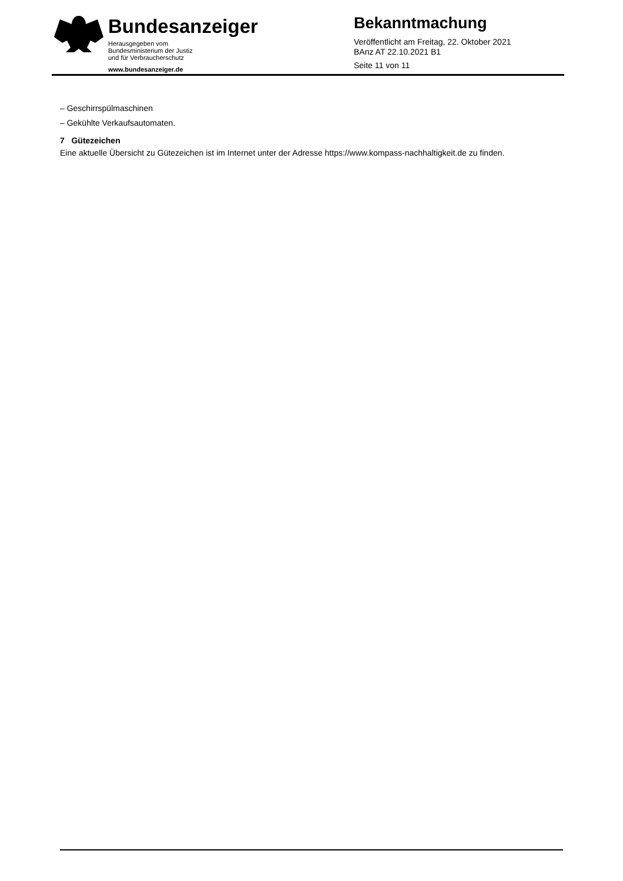Bundesanzeiger
Herausgegeben vom
Bundesministerium der Justiz
und für Verbraucherschutz
www.bundesanzeiger.de
Bekanntmachung
Veröffentlicht am Freitag, 22. Oktober 2021
BAnz AT 22.10.2021 B1
Seite 11 von 11
– Geschirrspülmaschinen
– Gekühlte Verkaufsautomaten.
7 Gütezeichen
Eine aktuelle Übersicht zu Gütezeichen ist im Internet unter der Adresse https://www.kompass-nachhaltigkeit.de zu finden.